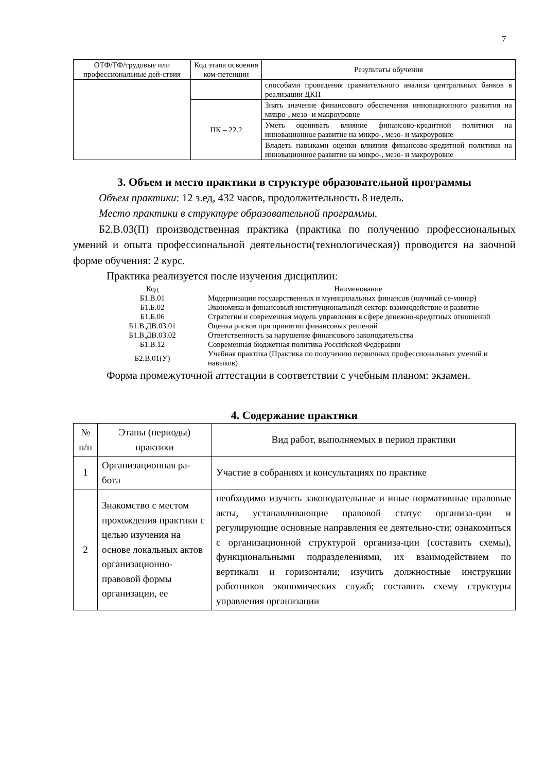7
| ОТФ/ТФ/трудовые или профессиональные дей-ствия | Код этапа освоения ком-петенции | Результаты обучения |
| --- | --- | --- |
| | | способами проведения сравнительного анализа центральных банков в реализации ДКП |
| | ПК – 22.2 | Знать значение финансового обеспечения инновационного развития на микро-, мезо- и макроуровне |
| | | Уметь оценивать влияние финансово-кредитной политики на инновационное развитие на микро-, мезо- и макроуровне |
| | | Владеть навыками оценки влияния финансово-кредитной политики на инновационное развитие на микро-, мезо- и макроуровне |
3. Объем и место практики в структуре образовательной программы
Объем практики: 12 з.ед, 432 часов, продолжительность 8 недель.
Место практики в структуре образовательной программы.
Б2.В.03(П) производственная практика (практика по получению профессиональных умений и опыта профессиональной деятельности(технологическая)) проводится на заочной форме обучения: 2 курс.
Практика реализуется после изучения дисциплин:
| Код | Наименование |
| --- | --- |
| Б1.В.01 | Модернизация государственных и муниципальных финансов (научный се-минар) |
| Б1.Б.02 | Экономика и финансовый институциональный сектор: взаимодействие и развитие |
| Б1.Б.06 | Стратегии и современная модель управления в сфере денежно-кредитных отношений |
| Б1.В.ДВ.03.01 | Оценка рисков при принятии финансовых решений |
| Б1.В.ДВ.03.02 | Ответственность за нарушение финансового законодательства |
| Б1.В.12 | Современная бюджетная политика Российской Федерации |
| Б2.В.01(У) | Учебная практика (Практика по получению первичных профессиональных умений и навыков) |
Форма промежуточной аттестации в соответствии с учебным планом: экзамен.
4. Содержание практики
| № п/п | Этапы (периоды) практики | Вид работ, выполняемых в период практики |
| --- | --- | --- |
| 1 | Организационная ра-бота | Участие в собраниях и консультациях по практике |
| 2 | Знакомство с местом прохождения практики с целью изучения на основе локальных актов организационно-правовой формы организации, ее | необходимо изучить законодательные и иные нормативные правовые акты, устанавливающие правовой статус организа-ции и регулирующие основные направления ее деятельно-сти; ознакомиться с организационной структурой организа-ции (составить схемы), функциональными подразделениями, их взаимодействием по вертикали и горизонтали; изучить должностные инструкции работников экономических служб; составить схему структуры управления организации |